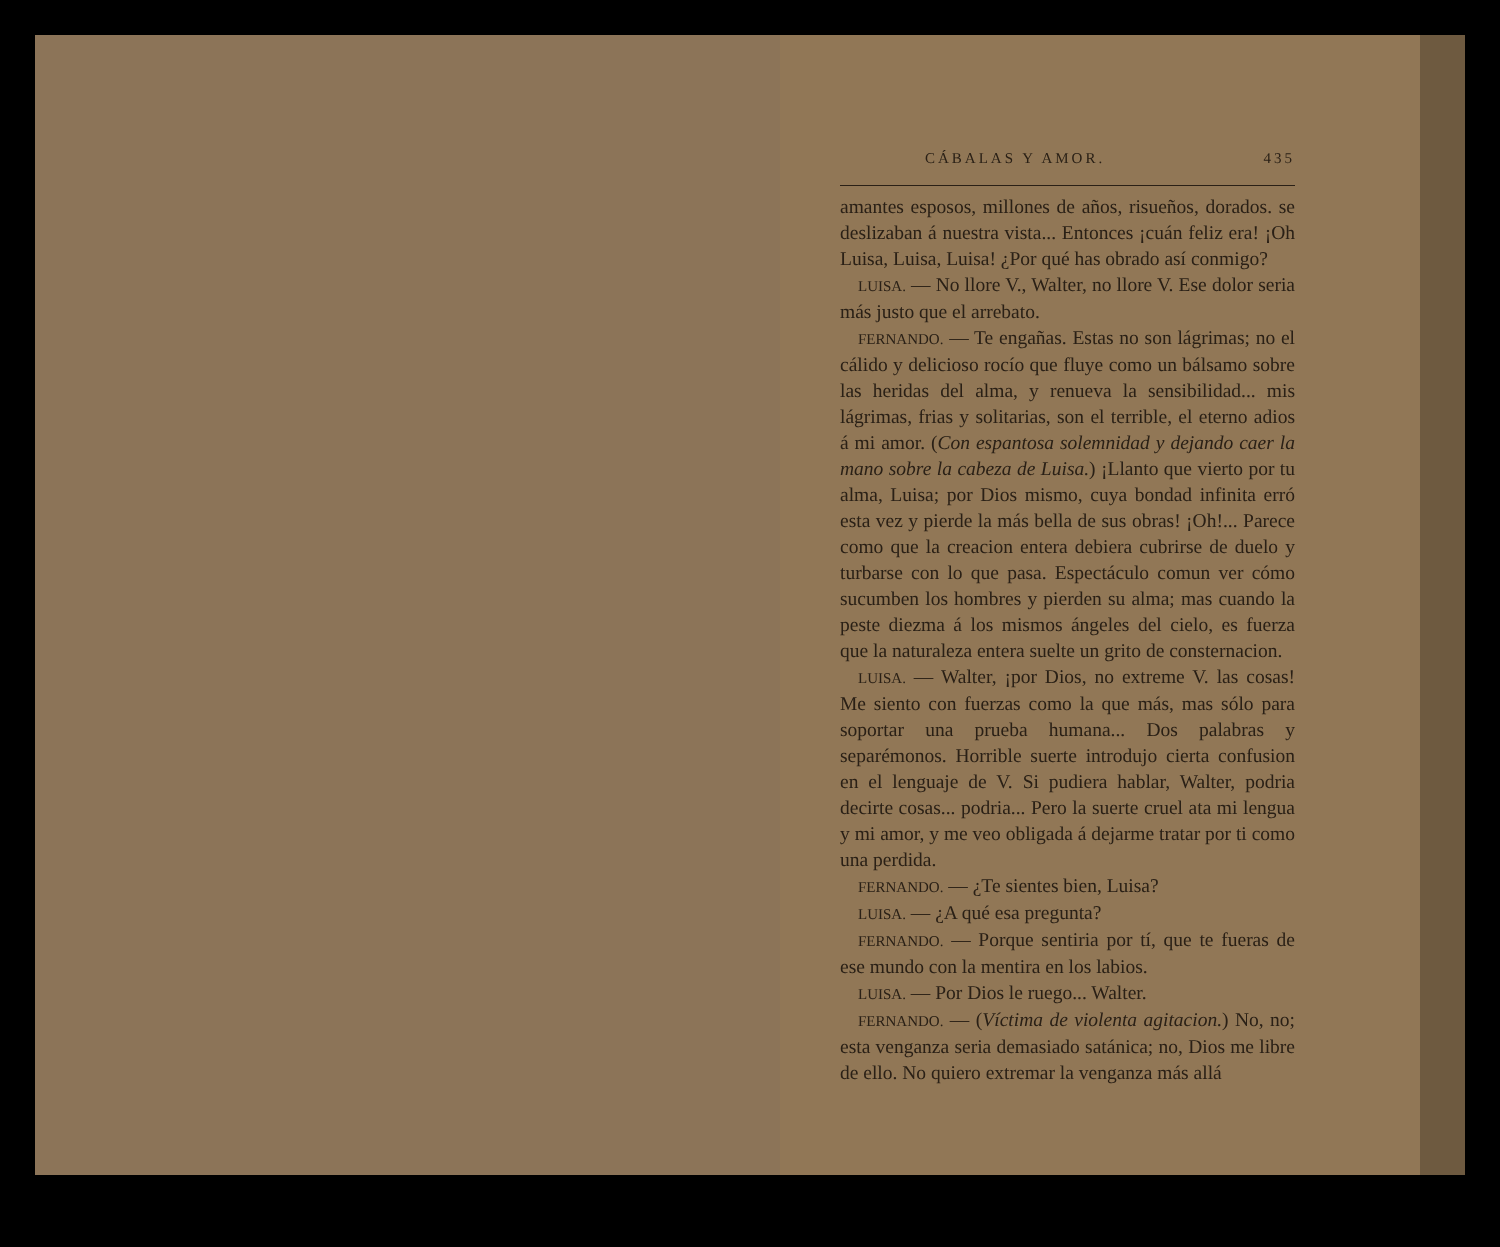CÁBALAS Y AMOR. 435
amantes esposos, millones de años, risueños, dorados. se deslizaban á nuestra vista... Entonces ¡cuán feliz era! ¡Oh Luisa, Luisa, Luisa! ¿Por qué has obrado así conmigo?
LUISA. — No llore V., Walter, no llore V. Ese dolor seria más justo que el arrebato.
FERNANDO. — Te engañas. Estas no son lágrimas; no el cálido y delicioso rocío que fluye como un bálsamo sobre las heridas del alma, y renueva la sensibilidad... mis lágrimas, frias y solitarias, son el terrible, el eterno adios á mi amor. (Con espantosa solemnidad y dejando caer la mano sobre la cabeza de Luisa.) ¡Llanto que vierto por tu alma, Luisa; por Dios mismo, cuya bondad infinita erró esta vez y pierde la más bella de sus obras! ¡Oh!... Parece como que la creacion entera debiera cubrirse de duelo y turbarse con lo que pasa. Espectáculo comun ver cómo sucumben los hombres y pierden su alma; mas cuando la peste diezma á los mismos ángeles del cielo, es fuerza que la naturaleza entera suelte un grito de consternacion.
LUISA. — Walter, ¡por Dios, no extreme V. las cosas! Me siento con fuerzas como la que más, mas sólo para soportar una prueba humana... Dos palabras y separémonos. Horrible suerte introdujo cierta confusion en el lenguaje de V. Si pudiera hablar, Walter, podria decirte cosas... podria... Pero la suerte cruel ata mi lengua y mi amor, y me veo obligada á dejarme tratar por ti como una perdida.
FERNANDO. — ¿Te sientes bien, Luisa?
LUISA. — ¿A qué esa pregunta?
FERNANDO. — Porque sentiria por tí, que te fueras de ese mundo con la mentira en los labios.
LUISA. — Por Dios le ruego... Walter.
FERNANDO. — (Víctima de violenta agitacion.) No, no; esta venganza seria demasiado satánica; no, Dios me libre de ello. No quiero extremar la venganza más allá